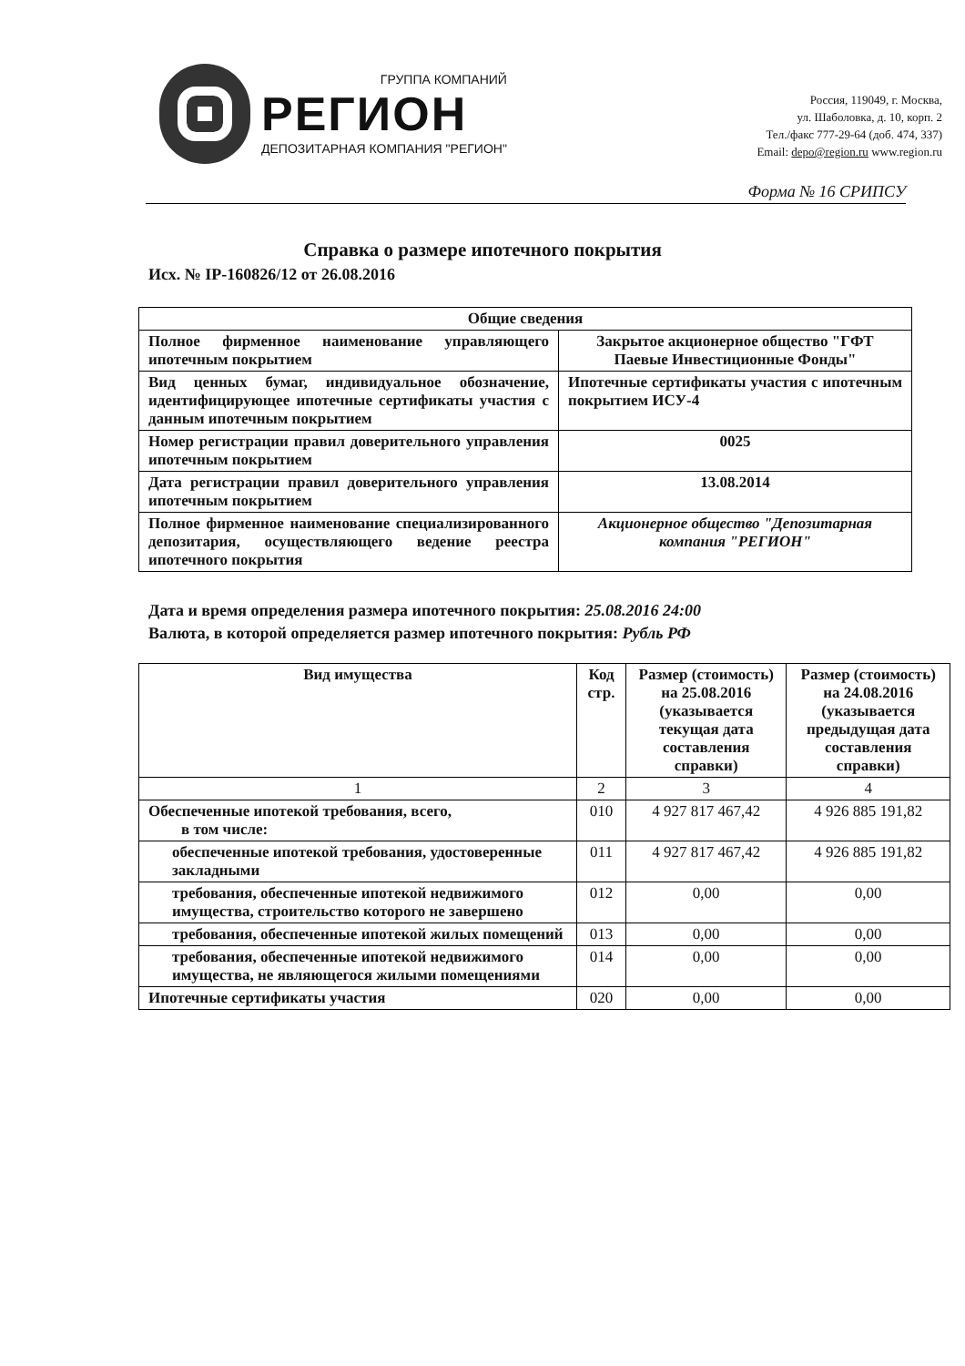ГРУППА КОМПАНИЙ
РЕГИОН
ДЕПОЗИТАРНАЯ КОМПАНИЯ "РЕГИОН"
Россия, 119049, г. Москва,
ул. Шаболовка, д. 10, корп. 2
Тел./факс 777-29-64 (доб. 474, 337)
Email: depo@region.ru www.region.ru
Форма № 16 СРИПСУ
Справка о размере ипотечного покрытия
Исх. № IP-160826/12 от 26.08.2016
| Общие сведения | |
| --- | --- |
| Полное фирменное наименование управляющего ипотечным покрытием | Закрытое акционерное общество "ГФТ Паевые Инвестиционные Фонды" |
| Вид ценных бумаг, индивидуальное обозначение, идентифицирующее ипотечные сертификаты участия с данным ипотечным покрытием | Ипотечные сертификаты участия с ипотечным покрытием ИСУ-4 |
| Номер регистрации правил доверительного управления ипотечным покрытием | 0025 |
| Дата регистрации правил доверительного управления ипотечным покрытием | 13.08.2014 |
| Полное фирменное наименование специализированного депозитария, осуществляющего ведение реестра ипотечного покрытия | Акционерное общество "Депозитарная компания "РЕГИОН" |
Дата и время определения размера ипотечного покрытия: 25.08.2016 24:00
Валюта, в которой определяется размер ипотечного покрытия: Рубль РФ
| Вид имущества | Код стр. | Размер (стоимость) на 25.08.2016 (указывается текущая дата составления справки) | Размер (стоимость) на 24.08.2016 (указывается предыдущая дата составления справки) |
| --- | --- | --- | --- |
| 1 | 2 | 3 | 4 |
| Обеспеченные ипотекой требования, всего, в том числе: | 010 | 4 927 817 467,42 | 4 926 885 191,82 |
| обеспеченные ипотекой требования, удостоверенные закладными | 011 | 4 927 817 467,42 | 4 926 885 191,82 |
| требования, обеспеченные ипотекой недвижимого имущества, строительство которого не завершено | 012 | 0,00 | 0,00 |
| требования, обеспеченные ипотекой жилых помещений | 013 | 0,00 | 0,00 |
| требования, обеспеченные ипотекой недвижимого имущества, не являющегося жилыми помещениями | 014 | 0,00 | 0,00 |
| Ипотечные сертификаты участия | 020 | 0,00 | 0,00 |